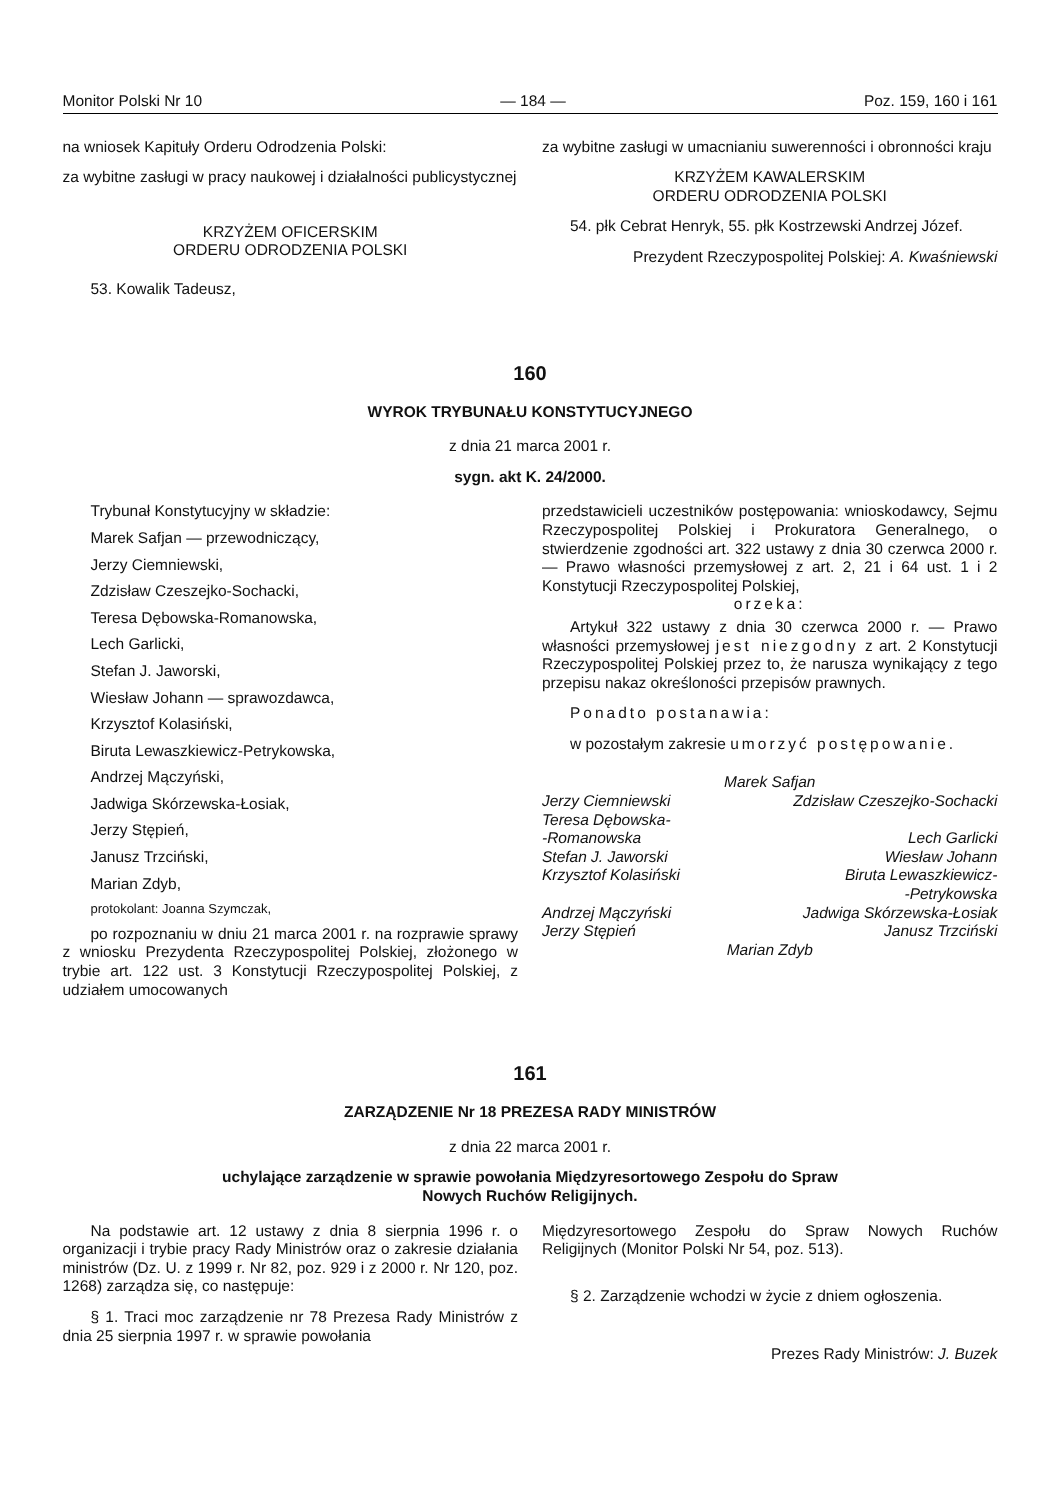Monitor Polski Nr 10 — 184 — Poz. 159, 160 i 161
na wniosek Kapituły Orderu Odrodzenia Polski:
za wybitne zasługi w pracy naukowej i działalności publicystycznej
KRZYŻEM OFICERSKIM
ORDERU ODRODZENIA POLSKI
53. Kowalik Tadeusz,
za wybitne zasługi w umacnianiu suwerenności i obronności kraju
KRZYŻEM KAWALERSKIM
ORDERU ODRODZENIA POLSKI
54. płk Cebrat Henryk, 55. płk Kostrzewski Andrzej Józef.
Prezydent Rzeczypospolitej Polskiej: A. Kwaśniewski
160
WYROK TRYBUNAŁU KONSTYTUCYJNEGO
z dnia 21 marca 2001 r.
sygn. akt K. 24/2000.
Trybunał Konstytucyjny w składzie:
Marek Safjan — przewodniczący,
Jerzy Ciemniewski,
Zdzisław Czeszejko-Sochacki,
Teresa Dębowska-Romanowska,
Lech Garlicki,
Stefan J. Jaworski,
Wiesław Johann — sprawozdawca,
Krzysztof Kolasiński,
Biruta Lewaszkiewicz-Petrykowska,
Andrzej Mączyński,
Jadwiga Skórzewska-Łosiak,
Jerzy Stępień,
Janusz Trzciński,
Marian Zdyb,
protokolant: Joanna Szymczak,
po rozpoznaniu w dniu 21 marca 2001 r. na rozprawie sprawy z wniosku Prezydenta Rzeczypospolitej Polskiej, złożonego w trybie art. 122 ust. 3 Konstytucji Rzeczypospolitej Polskiej, z udziałem umocowanych
przedstawicieli uczestników postępowania: wnioskodawcy, Sejmu Rzeczypospolitej Polskiej i Prokuratora Generalnego, o stwierdzenie zgodności art. 322 ustawy z dnia 30 czerwca 2000 r. — Prawo własności przemysłowej z art. 2, 21 i 64 ust. 1 i 2 Konstytucji Rzeczypospolitej Polskiej,
orzeka:
Artykuł 322 ustawy z dnia 30 czerwca 2000 r. — Prawo własności przemysłowej jest niezgodny z art. 2 Konstytucji Rzeczypospolitej Polskiej przez to, że narusza wynikający z tego przepisu nakaz określoności przepisów prawnych.
Ponadto postanawia:
w pozostałym zakresie umorzyć postępowanie.
Marek Safjan
Jerzy Ciemniewski
Zdzisław Czeszejko-Sochacki
Teresa Dębowska-
-Romanowska
Lech Garlicki
Stefan J. Jaworski
Wiesław Johann
Krzysztof Kolasiński
Biruta Lewaszkiewicz-
-Petrykowska
Andrzej Mączyński
Jadwiga Skórzewska-Łosiak
Jerzy Stępień
Janusz Trzciński
Marian Zdyb
161
ZARZĄDZENIE Nr 18 PREZESA RADY MINISTRÓW
z dnia 22 marca 2001 r.
uchylające zarządzenie w sprawie powołania Międzyresortowego Zespołu do Spraw
Nowych Ruchów Religijnych.
Na podstawie art. 12 ustawy z dnia 8 sierpnia 1996 r. o organizacji i trybie pracy Rady Ministrów oraz o zakresie działania ministrów (Dz. U. z 1999 r. Nr 82, poz. 929 i z 2000 r. Nr 120, poz. 1268) zarządza się, co następuje:
§ 1. Traci moc zarządzenie nr 78 Prezesa Rady Ministrów z dnia 25 sierpnia 1997 r. w sprawie powołania
Międzyresortowego Zespołu do Spraw Nowych Ruchów Religijnych (Monitor Polski Nr 54, poz. 513).
§ 2. Zarządzenie wchodzi w życie z dniem ogłoszenia.
Prezes Rady Ministrów: J. Buzek